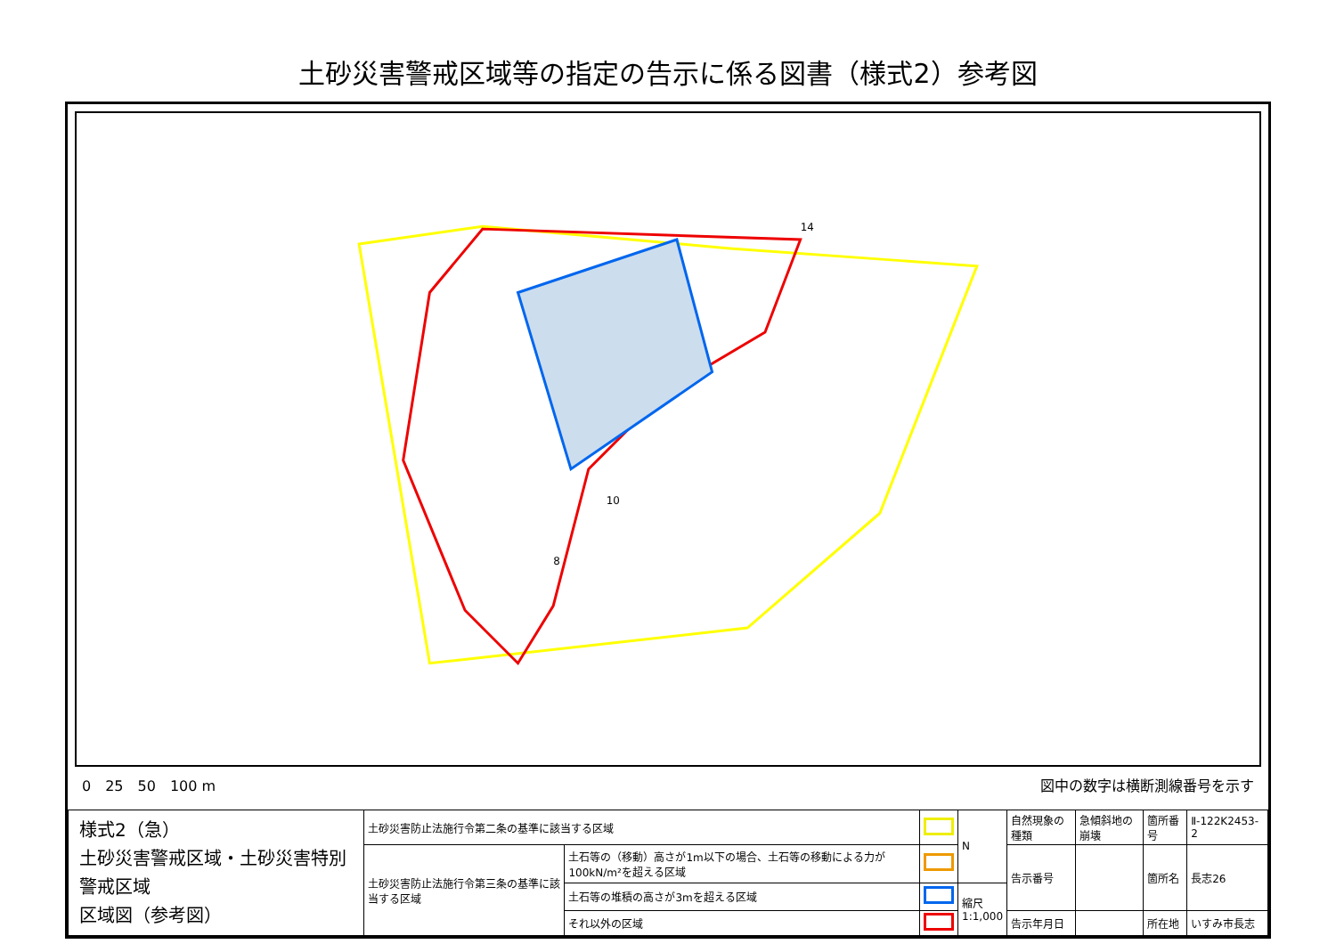土砂災害警戒区域等の指定の告示に係る図書（様式2）参考図
10
8
14
0　25　50　100 m 図中の数字は横断測線番号を示す
| 様式2（急） 土砂災害警戒区域・土砂災害特別警戒区域 区域図（参考図） | 土砂災害防止法施行令第二条の基準に該当する区域 | | | N | 自然現象の種類 | 急傾斜地の崩壊 | 箇所番号 | Ⅱ-122K2453-2 |
| | 土砂災害防止法施行令第三条の基準に該当する区域 | 土石等の（移動）高さが1m以下の場合、土石等の移動による力が100kN/m²を超える区域 | | | 告示番号 | | 箇所名 | 長志26 |
| | | 土石等の堆積の高さが3mを超える区域 | | 縮尺 1:1,000 | | | | |
| | | それ以外の区域 | | | 告示年月日 | | 所在地 | いすみ市長志 |